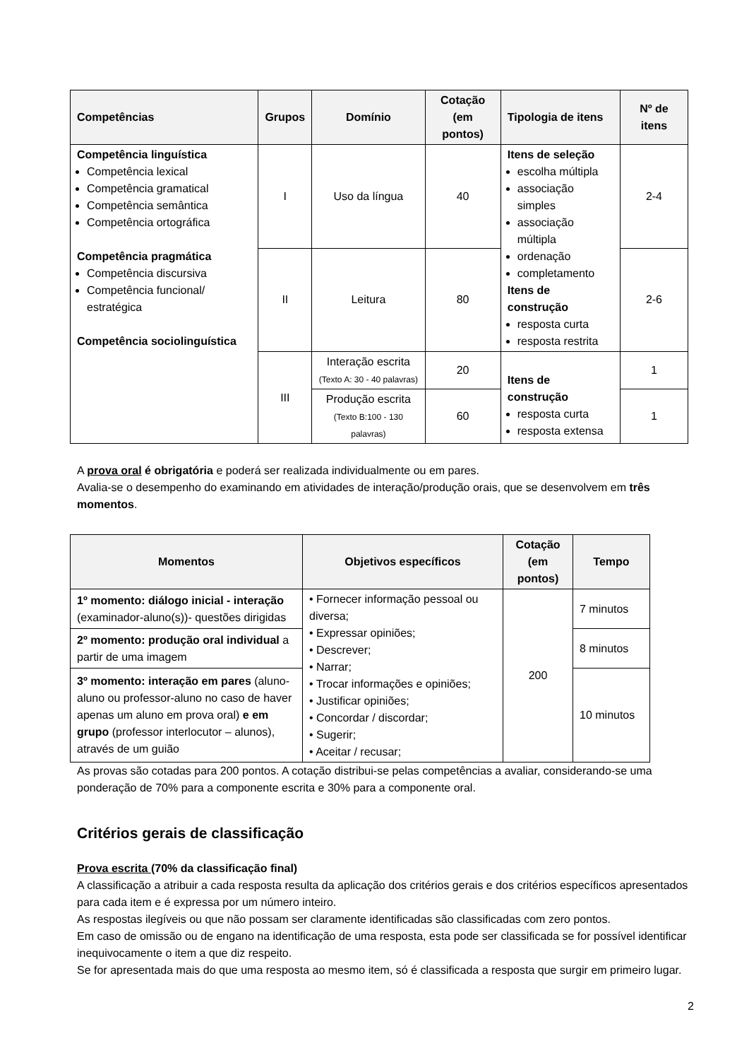| Competências | Grupos | Domínio | Cotação (em pontos) | Tipologia de itens | Nº de itens |
| --- | --- | --- | --- | --- | --- |
| Competência linguística Competência lexical Competência gramatical Competência semântica Competência ortográfica Competência pragmática Competência discursiva Competência funcional/ estratégica Competência sociolinguística | I | Uso da língua | 40 | Itens de seleção escolha múltipla associação simples associação múltipla ordenação completamento Itens de construção resposta curta resposta restrita | 2-4 |
| | II | Leitura | 80 | | 2-6 |
| | III | Interação escrita (Texto A: 30 - 40 palavras) | 20 | Itens de construção resposta curta resposta extensa | 1 |
| | | Produção escrita (Texto B:100 - 130 palavras) | 60 | | 1 |
A prova oral é obrigatória e poderá ser realizada individualmente ou em pares.
Avalia-se o desempenho do examinando em atividades de interação/produção orais, que se desenvolvem em três momentos.
| Momentos | Objetivos específicos | Cotação (em pontos) | Tempo |
| --- | --- | --- | --- |
| 1º momento: diálogo inicial - interação (examinador-aluno(s))- questões dirigidas | • Fornecer informação pessoal ou diversa; • Expressar opiniões; • Descrever; • Narrar; • Trocar informações e opiniões; • Justificar opiniões; • Concordar / discordar; • Sugerir; • Aceitar / recusar; | 200 | 7 minutos |
| 2º momento: produção oral individual a partir de uma imagem | | | 8 minutos |
| 3º momento: interação em pares (aluno-aluno ou professor-aluno no caso de haver apenas um aluno em prova oral) e em grupo (professor interlocutor – alunos), através de um guião | | | 10 minutos |
As provas são cotadas para 200 pontos. A cotação distribui-se pelas competências a avaliar, considerando-se uma ponderação de 70% para a componente escrita e 30% para a componente oral.
Critérios gerais de classificação
Prova escrita (70% da classificação final)
A classificação a atribuir a cada resposta resulta da aplicação dos critérios gerais e dos critérios específicos apresentados para cada item e é expressa por um número inteiro.
As respostas ilegíveis ou que não possam ser claramente identificadas são classificadas com zero pontos.
Em caso de omissão ou de engano na identificação de uma resposta, esta pode ser classificada se for possível identificar inequivocamente o item a que diz respeito.
Se for apresentada mais do que uma resposta ao mesmo item, só é classificada a resposta que surgir em primeiro lugar.
2